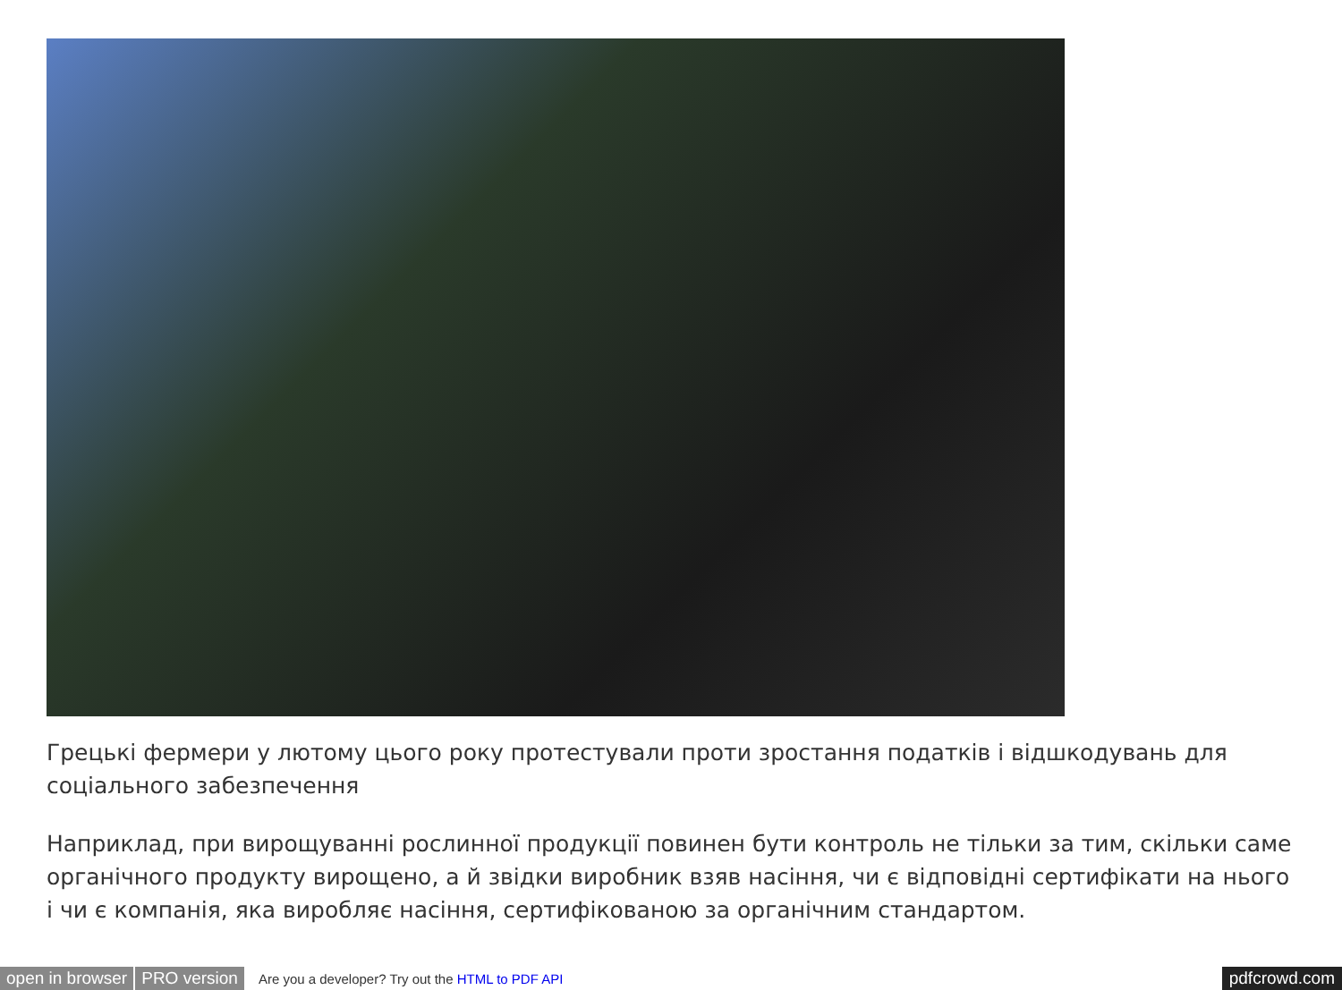Грецькі фермери у лютому цього року протестували проти зростання податків і відшкодувань для соціального забезпечення
Наприклад, при вирощуванні рослинної продукції повинен бути контроль не тільки за тим, скільки саме органічного продукту вирощено, а й звідки виробник взяв насіння, чи є відповідні сертифікати на нього і чи є компанія, яка виробляє насіння, сертифікованою за органічним стандартом.
open in browser PRO version Are you a developer? Try out the HTML to PDF API pdfcrowd.com